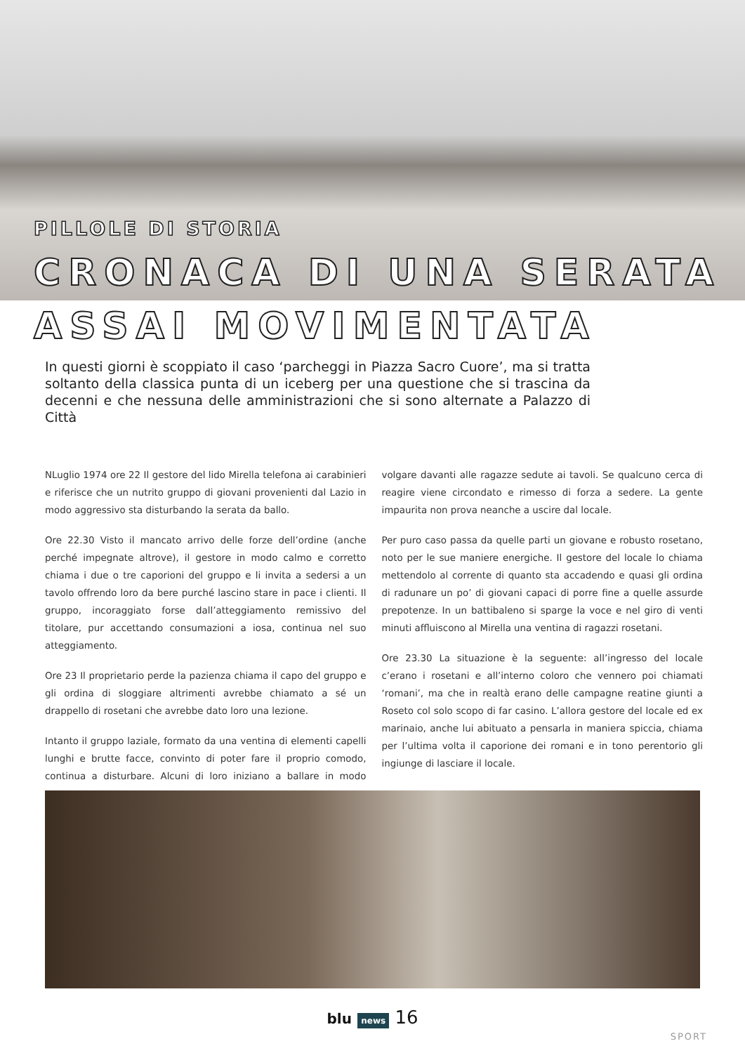PILLOLE DI STORIA
CRONACA DI UNA SERATA
ASSAI MOVIMENTATA
In questi giorni è scoppiato il caso ‘parcheggi in Piazza Sacro Cuore’, ma si tratta soltanto della classica punta di un iceberg per una questione che si trascina da decenni e che nessuna delle amministrazioni che si sono alternate a Palazzo di Città
NLuglio 1974 ore 22 Il gestore del lido Mirella telefona ai carabinieri e riferisce che un nutrito gruppo di giovani provenienti dal Lazio in modo aggressivo sta disturbando la serata da ballo.
Ore 22.30 Visto il mancato arrivo delle forze dell’ordine (anche perché impegnate altrove), il gestore in modo calmo e corretto chiama i due o tre caporioni del gruppo e li invita a sedersi a un tavolo offrendo loro da bere purché lascino stare in pace i clienti. Il gruppo, incoraggiato forse dall’atteggiamento remissivo del titolare, pur accettando consumazioni a iosa, continua nel suo atteggiamento.
Ore 23 Il proprietario perde la pazienza chiama il capo del gruppo e gli ordina di sloggiare altrimenti avrebbe chiamato a sé un drappello di rosetani che avrebbe dato loro una lezione.
Intanto il gruppo laziale, formato da una ventina di elementi capelli lunghi e brutte facce, convinto di poter fare il proprio comodo, continua a disturbare. Alcuni di loro iniziano a ballare in modo volgare davanti alle ragazze sedute ai tavoli. Se qualcuno cerca di reagire viene circondato e rimesso di forza a sedere. La gente impaurita non prova neanche a uscire dal locale.
Per puro caso passa da quelle parti un giovane e robusto rosetano, noto per le sue maniere energiche. Il gestore del locale lo chiama mettendolo al corrente di quanto sta accadendo e quasi gli ordina di radunare un po’ di giovani capaci di porre fine a quelle assurde prepotenze. In un battibaleno si sparge la voce e nel giro di venti minuti affluiscono al Mirella una ventina di ragazzi rosetani.
Ore 23.30 La situazione è la seguente: all’ingresso del locale c’erano i rosetani e all’interno coloro che vennero poi chiamati ‘romani’, ma che in realtà erano delle campagne reatine giunti a Roseto col solo scopo di far casino. L’allora gestore del locale ed ex marinaio, anche lui abituato a pensarla in maniera spiccia, chiama per l’ultima volta il caporione dei romani e in tono perentorio gli ingiunge di lasciare il locale.
blu news 16
SPORT